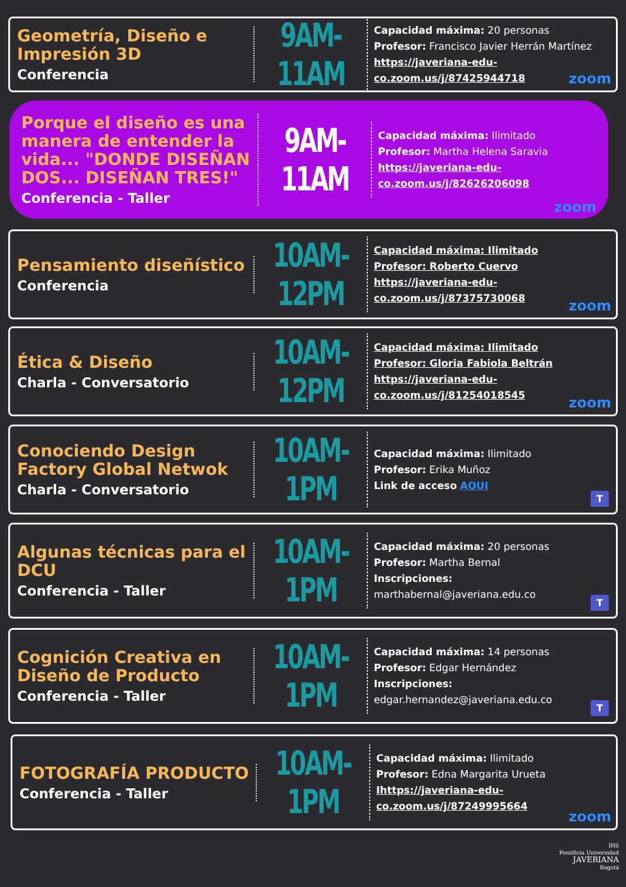Geometría, Diseño e Impresión 3D
Conferencia
9AM-11AM
Capacidad máxima: 20 personas
Profesor: Francisco Javier Herrán Martínez
https://javeriana-edu-co.zoom.us/j/87425944718
zoom
Porque el diseño es una manera de entender la vida... "DONDE DISEÑAN DOS... DISEÑAN TRES!"
Conferencia - Taller
9AM-11AM
Capacidad máxima: Ilimitado
Profesor: Martha Helena Saravia
https://javeriana-edu-co.zoom.us/j/82626206098
zoom
Pensamiento diseñístico
Conferencia
10AM-12PM
Capacidad máxima: Ilimitado
Profesor: Roberto Cuervo
https://javeriana-edu-co.zoom.us/j/87375730068
zoom
Ética & Diseño
Charla - Conversatorio
10AM-12PM
Capacidad máxima: Ilimitado
Profesor: Gloria Fabiola Beltrán
https://javeriana-edu-co.zoom.us/j/81254018545
zoom
Conociendo Design Factory Global Netwok
Charla - Conversatorio
10AM-1PM
Capacidad máxima: Ilimitado
Profesor: Erika Muñoz
Link de acceso AQUI
T
Algunas técnicas para el DCU
Conferencia - Taller
10AM-1PM
Capacidad máxima: 20 personas
Profesor: Martha Bernal
Inscripciones: marthabernal@javeriana.edu.co
T
Cognición Creativa en Diseño de Producto
Conferencia - Taller
10AM-1PM
Capacidad máxima: 14 personas
Profesor: Edgar Hernández
Inscripciones:
edgar.hernandez@javeriana.edu.co
T
FOTOGRAFÍA PRODUCTO
Conferencia - Taller
10AM-1PM
Capacidad máxima: Ilimitado
Profesor: Edna Margarita Urueta
Ihttps://javeriana-edu-co.zoom.us/j/87249995664
zoom
IHS
Pontificia Universidad
JAVERIANA
Bogotá